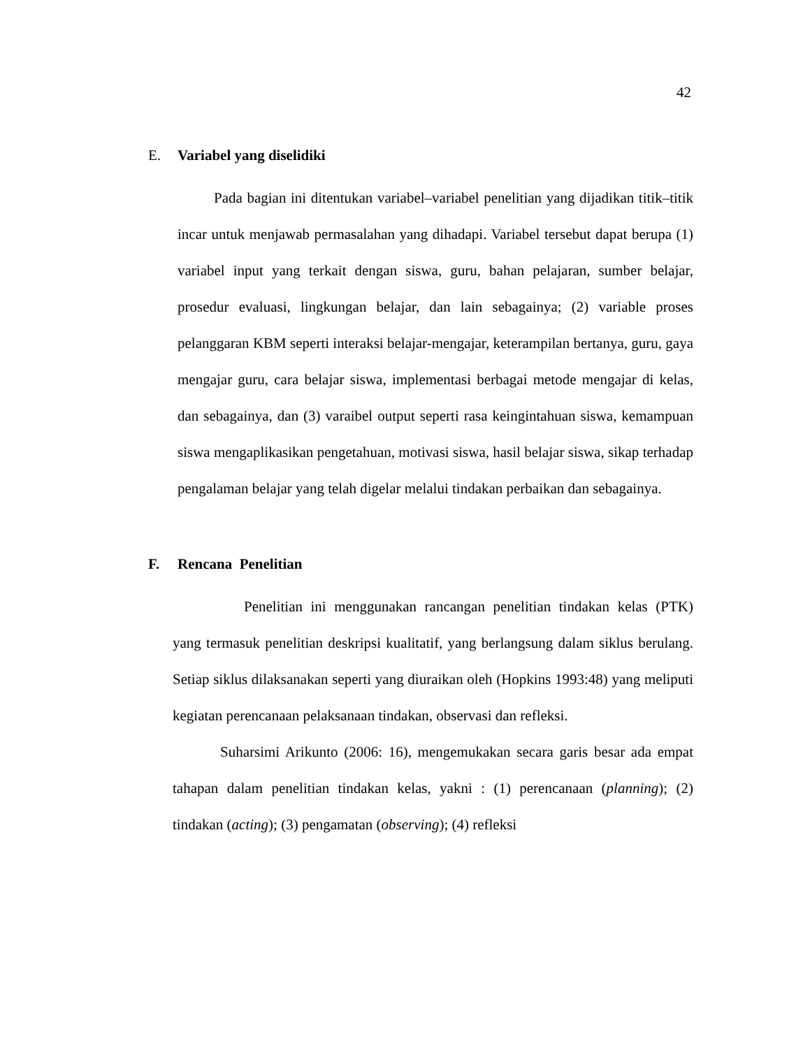42
E. Variabel yang diselidiki
Pada bagian ini ditentukan variabel–variabel penelitian yang dijadikan titik–titik incar untuk menjawab permasalahan yang dihadapi. Variabel tersebut dapat berupa (1) variabel input yang terkait dengan siswa, guru, bahan pelajaran, sumber belajar, prosedur evaluasi, lingkungan belajar, dan lain sebagainya; (2) variable proses pelanggaran KBM seperti interaksi belajar-mengajar, keterampilan bertanya, guru, gaya mengajar guru, cara belajar siswa, implementasi berbagai metode mengajar di kelas, dan sebagainya, dan (3) varaibel output seperti rasa keingintahuan siswa, kemampuan siswa mengaplikasikan pengetahuan, motivasi siswa, hasil belajar siswa, sikap terhadap pengalaman belajar yang telah digelar melalui tindakan perbaikan dan sebagainya.
F. Rencana Penelitian
Penelitian ini menggunakan rancangan penelitian tindakan kelas (PTK) yang termasuk penelitian deskripsi kualitatif, yang berlangsung dalam siklus berulang. Setiap siklus dilaksanakan seperti yang diuraikan oleh (Hopkins 1993:48) yang meliputi kegiatan perencanaan pelaksanaan tindakan, observasi dan refleksi.
Suharsimi Arikunto (2006: 16), mengemukakan secara garis besar ada empat tahapan dalam penelitian tindakan kelas, yakni : (1) perencanaan (planning); (2) tindakan (acting); (3) pengamatan (observing); (4) refleksi